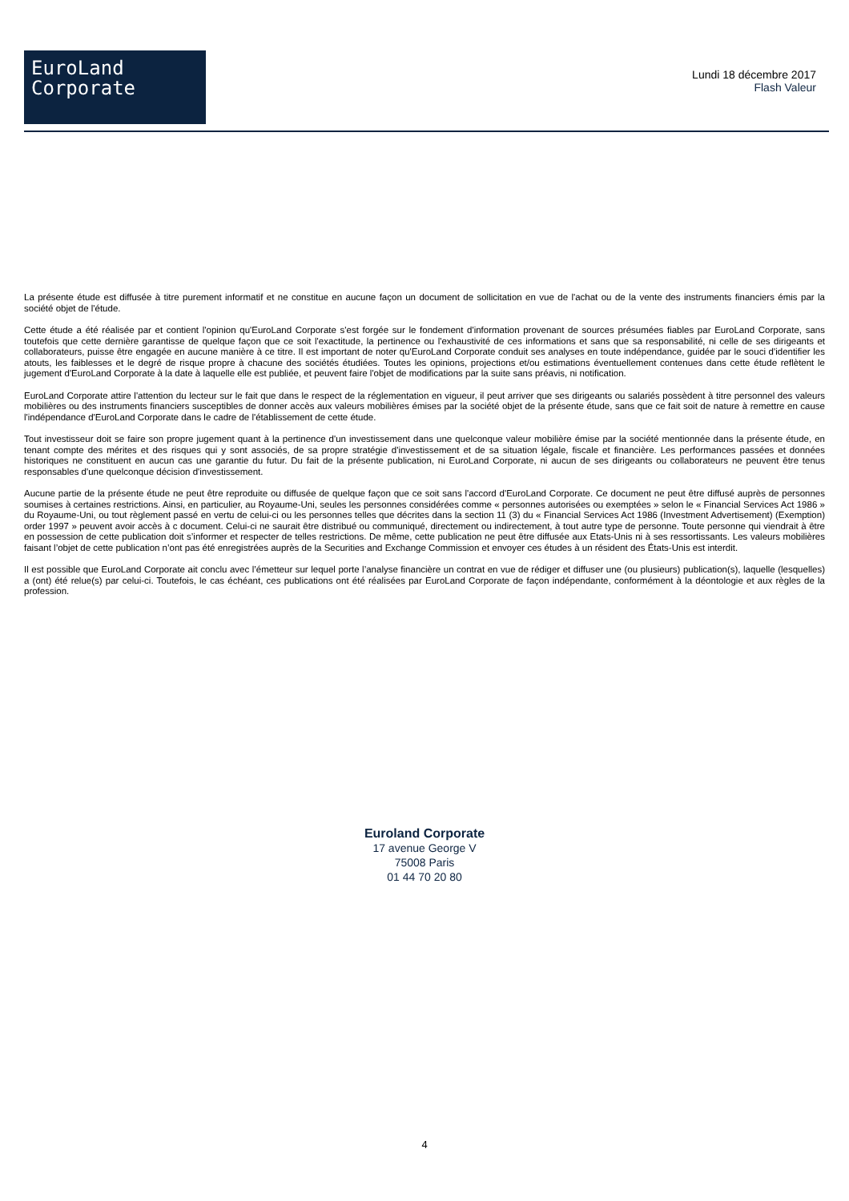EuroLand
Corporate
Lundi 18 décembre 2017
Flash Valeur
La présente étude est diffusée à titre purement informatif et ne constitue en aucune façon un document de sollicitation en vue de l'achat ou de la vente des instruments financiers émis par la société objet de l'étude.
Cette étude a été réalisée par et contient l'opinion qu'EuroLand Corporate s'est forgée sur le fondement d'information provenant de sources présumées fiables par EuroLand Corporate, sans toutefois que cette dernière garantisse de quelque façon que ce soit l'exactitude, la pertinence ou l'exhaustivité de ces informations et sans que sa responsabilité, ni celle de ses dirigeants et collaborateurs, puisse être engagée en aucune manière à ce titre. Il est important de noter qu'EuroLand Corporate conduit ses analyses en toute indépendance, guidée par le souci d'identifier les atouts, les faiblesses et le degré de risque propre à chacune des sociétés étudiées. Toutes les opinions, projections et/ou estimations éventuellement contenues dans cette étude reflètent le jugement d'EuroLand Corporate à la date à laquelle elle est publiée, et peuvent faire l'objet de modifications par la suite sans préavis, ni notification.
EuroLand Corporate attire l'attention du lecteur sur le fait que dans le respect de la réglementation en vigueur, il peut arriver que ses dirigeants ou salariés possèdent à titre personnel des valeurs mobilières ou des instruments financiers susceptibles de donner accès aux valeurs mobilières émises par la société objet de la présente étude, sans que ce fait soit de nature à remettre en cause l'indépendance d'EuroLand Corporate dans le cadre de l'établissement de cette étude.
Tout investisseur doit se faire son propre jugement quant à la pertinence d'un investissement dans une quelconque valeur mobilière émise par la société mentionnée dans la présente étude, en tenant compte des mérites et des risques qui y sont associés, de sa propre stratégie d'investissement et de sa situation légale, fiscale et financière. Les performances passées et données historiques ne constituent en aucun cas une garantie du futur. Du fait de la présente publication, ni EuroLand Corporate, ni aucun de ses dirigeants ou collaborateurs ne peuvent être tenus responsables d'une quelconque décision d'investissement.
Aucune partie de la présente étude ne peut être reproduite ou diffusée de quelque façon que ce soit sans l'accord d'EuroLand Corporate. Ce document ne peut être diffusé auprès de personnes soumises à certaines restrictions. Ainsi, en particulier, au Royaume-Uni, seules les personnes considérées comme « personnes autorisées ou exemptées » selon le « Financial Services Act 1986 » du Royaume-Uni, ou tout règlement passé en vertu de celui-ci ou les personnes telles que décrites dans la section 11 (3) du « Financial Services Act 1986 (Investment Advertisement) (Exemption) order 1997 » peuvent avoir accès à c document. Celui-ci ne saurait être distribué ou communiqué, directement ou indirectement, à tout autre type de personne. Toute personne qui viendrait à être en possession de cette publication doit s’informer et respecter de telles restrictions. De même, cette publication ne peut être diffusée aux Etats-Unis ni à ses ressortissants. Les valeurs mobilières faisant l’objet de cette publication n’ont pas été enregistrées auprès de la Securities and Exchange Commission et envoyer ces études à un résident des États-Unis est interdit.
Il est possible que EuroLand Corporate ait conclu avec l’émetteur sur lequel porte l’analyse financière un contrat en vue de rédiger et diffuser une (ou plusieurs) publication(s), laquelle (lesquelles) a (ont) été relue(s) par celui-ci. Toutefois, le cas échéant, ces publications ont été réalisées par EuroLand Corporate de façon indépendante, conformément à la déontologie et aux règles de la profession.
Euroland Corporate
17 avenue George V
75008 Paris
01 44 70 20 80
4